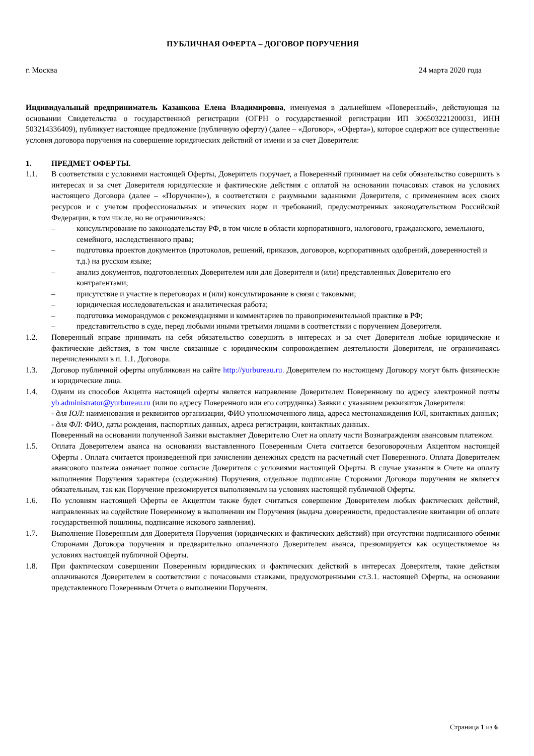ПУБЛИЧНАЯ ОФЕРТА – ДОГОВОР ПОРУЧЕНИЯ
г. Москва 24 марта 2020 года
Индивидуальный предприниматель Казанкова Елена Владимировна, именуемая в дальнейшем «Поверенный», действующая на основании Свидетельства о государственной регистрации (ОГРН о государственной регистрации ИП 306503221200031, ИНН 503214336409), публикует настоящее предложение (публичную оферту) (далее – «Договор», «Оферта»), которое содержит все существенные условия договора поручения на совершение юридических действий от имени и за счет Доверителя:
1. ПРЕДМЕТ ОФЕРТЫ.
1.1. В соответствии с условиями настоящей Оферты, Доверитель поручает, а Поверенный принимает на себя обязательство совершить в интересах и за счет Доверителя юридические и фактические действия с оплатой на основании почасовых ставок на условиях настоящего Договора (далее – «Поручение»), в соответствии с разумными заданиями Доверителя, с применением всех своих ресурсов и с учетом профессиональных и этических норм и требований, предусмотренных законодательством Российской Федерации, в том числе, но не ограничиваясь:
– консультирование по законодательству РФ, в том числе в области корпоративного, налогового, гражданского, земельного, семейного, наследственного права;
– подготовка проектов документов (протоколов, решений, приказов, договоров, корпоративных одобрений, доверенностей и т.д.) на русском языке;
– анализ документов, подготовленных Доверителем или для Доверителя и (или) представленных Доверителю его контрагентами;
– присутствие и участие в переговорах и (или) консультирование в связи с таковыми;
– юридическая исследовательская и аналитическая работа;
– подготовка меморандумов с рекомендациями и комментариев по правоприменительной практике в РФ;
– представительство в суде, перед любыми иными третьими лицами в соответствии с поручением Доверителя.
1.2. Поверенный вправе принимать на себя обязательство совершить в интересах и за счет Доверителя любые юридические и фактические действия, в том числе связанные с юридическим сопровождением деятельности Доверителя, не ограничиваясь перечисленными в п. 1.1. Договора.
1.3. Договор публичной оферты опубликован на сайте http://yurbureau.ru. Доверителем по настоящему Договору могут быть физические и юридические лица.
1.4. Одним из способов Акцепта настоящей оферты является направление Доверителем Поверенному по адресу электронной почты yb.administrator@yurbureau.ru (или по адресу Поверенного или его сотрудника) Заявки с указанием реквизитов Доверителя:
- для ЮЛ: наименования и реквизитов организации, ФИО уполномоченного лица, адреса местонахождения ЮЛ, контактных данных;
- для ФЛ: ФИО, даты рождения, паспортных данных, адреса регистрации, контактных данных.
Поверенный на основании полученной Заявки выставляет Доверителю Счет на оплату части Вознаграждения авансовым платежом.
1.5. Оплата Доверителем аванса на основании выставленного Поверенным Счета считается безоговорочным Акцептом настоящей Оферты . Оплата считается произведенной при зачислении денежных средств на расчетный счет Поверенного. Оплата Доверителем авансового платежа означает полное согласие Доверителя с условиями настоящей Оферты. В случае указания в Счете на оплату выполнения Поручения характера (содержания) Поручения, отдельное подписание Сторонами Договора поручения не является обязательным, так как Поручение презюмируется выполняемым на условиях настоящей публичной Оферты.
1.6. По условиям настоящей Оферты ее Акцептом также будет считаться совершение Доверителем любых фактических действий, направленных на содействие Поверенному в выполнении им Поручения (выдача доверенности, предоставление квитанции об оплате государственной пошлины, подписание искового заявления).
1.7. Выполнение Поверенным для Доверителя Поручения (юридических и фактических действий) при отсутствии подписанного обеими Сторонами Договора поручения и предварительно оплаченного Доверителем аванса, презюмируется как осуществляемое на условиях настоящей публичной Оферты.
1.8. При фактическом совершении Поверенным юридических и фактических действий в интересах Доверителя, такие действия оплачиваются Доверителем в соответствии с почасовыми ставками, предусмотренными ст.3.1. настоящей Оферты, на основании представленного Поверенным Отчета о выполнении Поручения.
Страница 1 из 6